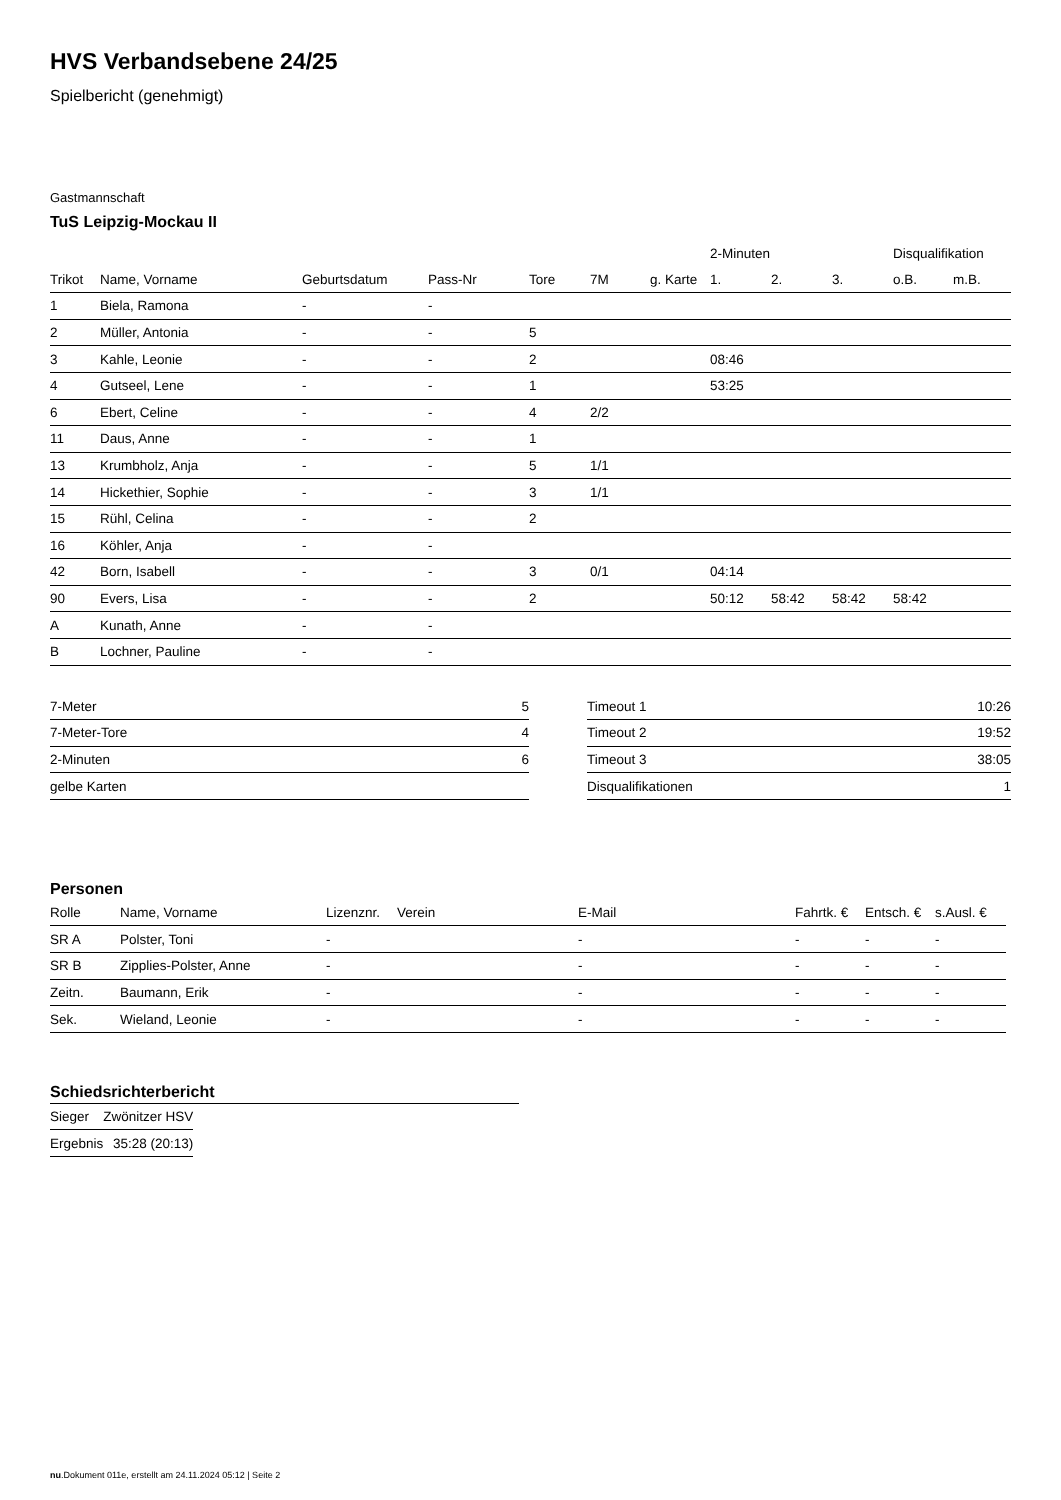HVS Verbandsebene 24/25
Spielbericht (genehmigt)
Gastmannschaft
TuS Leipzig-Mockau II
| | | | | | | | 2-Minuten | | | Disqualifikation | |
| Trikot | Name, Vorname | Geburtsdatum | Pass-Nr | Tore | 7M | g. Karte | 1. | 2. | 3. | o.B. | m.B. |
| 1 | Biela, Ramona | - | - | | | | | | | | |
| 2 | Müller, Antonia | - | - | 5 | | | | | | | |
| 3 | Kahle, Leonie | - | - | 2 | | | 08:46 | | | | |
| 4 | Gutseel, Lene | - | - | 1 | | | 53:25 | | | | |
| 6 | Ebert, Celine | - | - | 4 | 2/2 | | | | | | |
| 11 | Daus, Anne | - | - | 1 | | | | | | | |
| 13 | Krumbholz, Anja | - | - | 5 | 1/1 | | | | | | |
| 14 | Hickethier, Sophie | - | - | 3 | 1/1 | | | | | | |
| 15 | Rühl, Celina | - | - | 2 | | | | | | | |
| 16 | Köhler, Anja | - | - | | | | | | | | |
| 42 | Born, Isabell | - | - | 3 | 0/1 | | 04:14 | | | | |
| 90 | Evers, Lisa | - | - | 2 | | | 50:12 | 58:42 | 58:42 | 58:42 | |
| A | Kunath, Anne | - | - | | | | | | | | |
| B | Lochner, Pauline | - | - | | | | | | | | |
| 7-Meter | 5 |
| 7-Meter-Tore | 4 |
| 2-Minuten | 6 |
| gelbe Karten | |
| Timeout 1 | 10:26 |
| Timeout 2 | 19:52 |
| Timeout 3 | 38:05 |
| Disqualifikationen | 1 |
Personen
| Rolle | Name, Vorname | Lizenznr. | Verein | E-Mail | Fahrtk. € | Entsch. € | s.Ausl. € |
| --- | --- | --- | --- | --- | --- | --- | --- |
| SR A | Polster, Toni | - | | - | - | - | - |
| SR B | Zipplies-Polster, Anne | - | | - | - | - | - |
| Zeitn. | Baumann, Erik | - | | - | - | - | - |
| Sek. | Wieland, Leonie | - | | - | - | - | - |
Schiedsrichterbericht
| Sieger | Zwönitzer HSV |
| Ergebnis | 35:28 (20:13) |
nu.Dokument 011e, erstellt am 24.11.2024 05:12 | Seite 2